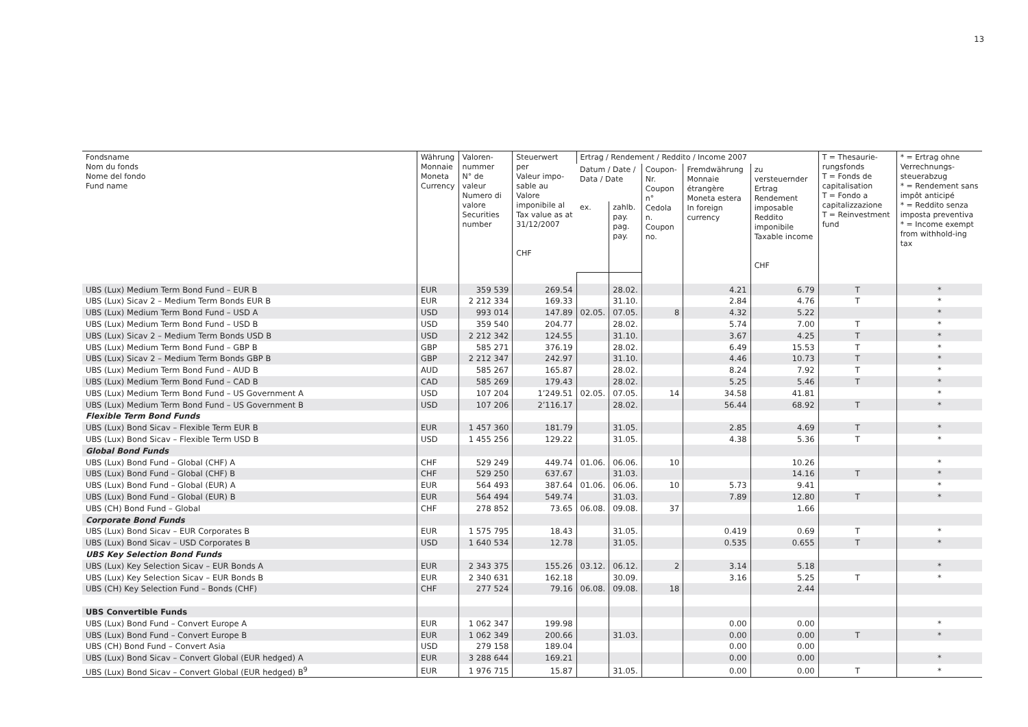13
| Fondsname Nom du fonds Nome del fondo Fund name | Währung Monnaie Moneta Currency | Valoren- nummer N° de valeur Numero di valore Securities number | Steuerwert per Valeur impo- sable au Valore imponibile al Tax value as at 31/12/2007 CHF | Ertrag / Rendement / Reddito / Income 2007 | | | | | T = Thesaurie-rungsfonds T = Fonds de capitalisation T = Fondo a capitalizzazione T = Reinvestment fund | * = Ertrag ohne Verrechnungs-steuerabzug * = Rendement sans impôt anticipé * = Reddito senza imposta preventiva * = Income exempt from withhold-ing tax |
| --- | --- | --- | --- | --- | --- | --- | --- | --- | --- | --- |
| | | | | Datum / Date / Data / Date | | Coupon- Nr. Coupon n° Cedola n. Coupon no. | Fremdwährung Monnaie étrangère Moneta estera In foreign currency | zu versteuernder Ertrag Rendement imposable Reddito imponibile Taxable income CHF | | |
| | | | | ex. | zahlb. pay. pag. pay. | | | | | |
| UBS (Lux) Medium Term Bond Fund – EUR B | EUR | 359 539 | 269.54 | | 28.02. | | 4.21 | 6.79 | T | * |
| UBS (Lux) Sicav 2 – Medium Term Bonds EUR B | EUR | 2 212 334 | 169.33 | | 31.10. | | 2.84 | 4.76 | T | * |
| UBS (Lux) Medium Term Bond Fund – USD A | USD | 993 014 | 147.89 | 02.05. | 07.05. | 8 | 4.32 | 5.22 | | * |
| UBS (Lux) Medium Term Bond Fund – USD B | USD | 359 540 | 204.77 | | 28.02. | | 5.74 | 7.00 | T | * |
| UBS (Lux) Sicav 2 – Medium Term Bonds USD B | USD | 2 212 342 | 124.55 | | 31.10. | | 3.67 | 4.25 | T | * |
| UBS (Lux) Medium Term Bond Fund – GBP B | GBP | 585 271 | 376.19 | | 28.02. | | 6.49 | 15.53 | T | * |
| UBS (Lux) Sicav 2 – Medium Term Bonds GBP B | GBP | 2 212 347 | 242.97 | | 31.10. | | 4.46 | 10.73 | T | * |
| UBS (Lux) Medium Term Bond Fund – AUD B | AUD | 585 267 | 165.87 | | 28.02. | | 8.24 | 7.92 | T | * |
| UBS (Lux) Medium Term Bond Fund – CAD B | CAD | 585 269 | 179.43 | | 28.02. | | 5.25 | 5.46 | T | * |
| UBS (Lux) Medium Term Bond Fund – US Government A | USD | 107 204 | 1’249.51 | 02.05. | 07.05. | 14 | 34.58 | 41.81 | | * |
| UBS (Lux) Medium Term Bond Fund – US Government B | USD | 107 206 | 2’116.17 | | 28.02. | | 56.44 | 68.92 | T | * |
| Flexible Term Bond Funds | | | | | | | | | | |
| UBS (Lux) Bond Sicav – Flexible Term EUR B | EUR | 1 457 360 | 181.79 | | 31.05. | | 2.85 | 4.69 | T | * |
| UBS (Lux) Bond Sicav – Flexible Term USD B | USD | 1 455 256 | 129.22 | | 31.05. | | 4.38 | 5.36 | T | * |
| Global Bond Funds | | | | | | | | | | |
| UBS (Lux) Bond Fund – Global (CHF) A | CHF | 529 249 | 449.74 | 01.06. | 06.06. | 10 | | 10.26 | | * |
| UBS (Lux) Bond Fund – Global (CHF) B | CHF | 529 250 | 637.67 | | 31.03. | | | 14.16 | T | * |
| UBS (Lux) Bond Fund – Global (EUR) A | EUR | 564 493 | 387.64 | 01.06. | 06.06. | 10 | 5.73 | 9.41 | | * |
| UBS (Lux) Bond Fund – Global (EUR) B | EUR | 564 494 | 549.74 | | 31.03. | | 7.89 | 12.80 | T | * |
| UBS (CH) Bond Fund – Global | CHF | 278 852 | 73.65 | 06.08. | 09.08. | 37 | | 1.66 | | |
| Corporate Bond Funds | | | | | | | | | | |
| UBS (Lux) Bond Sicav – EUR Corporates B | EUR | 1 575 795 | 18.43 | | 31.05. | | 0.419 | 0.69 | T | * |
| UBS (Lux) Bond Sicav – USD Corporates B | USD | 1 640 534 | 12.78 | | 31.05. | | 0.535 | 0.655 | T | * |
| UBS Key Selection Bond Funds | | | | | | | | | | |
| UBS (Lux) Key Selection Sicav – EUR Bonds A | EUR | 2 343 375 | 155.26 | 03.12. | 06.12. | 2 | 3.14 | 5.18 | | * |
| UBS (Lux) Key Selection Sicav – EUR Bonds B | EUR | 2 340 631 | 162.18 | | 30.09. | | 3.16 | 5.25 | T | * |
| UBS (CH) Key Selection Fund – Bonds (CHF) | CHF | 277 524 | 79.16 | 06.08. | 09.08. | 18 | | 2.44 | | |
| UBS Convertible Funds | | | | | | | | | | |
| UBS (Lux) Bond Fund – Convert Europe A | EUR | 1 062 347 | 199.98 | | | | 0.00 | 0.00 | | * |
| UBS (Lux) Bond Fund – Convert Europe B | EUR | 1 062 349 | 200.66 | | 31.03. | | 0.00 | 0.00 | T | * |
| UBS (CH) Bond Fund – Convert Asia | USD | 279 158 | 189.04 | | | | 0.00 | 0.00 | | |
| UBS (Lux) Bond Sicav – Convert Global (EUR hedged) A | EUR | 3 288 644 | 169.21 | | | | 0.00 | 0.00 | | * |
| UBS (Lux) Bond Sicav – Convert Global (EUR hedged) B<sup>9</sup> | EUR | 1 976 715 | 15.87 | | 31.05. | | 0.00 | 0.00 | T | * |